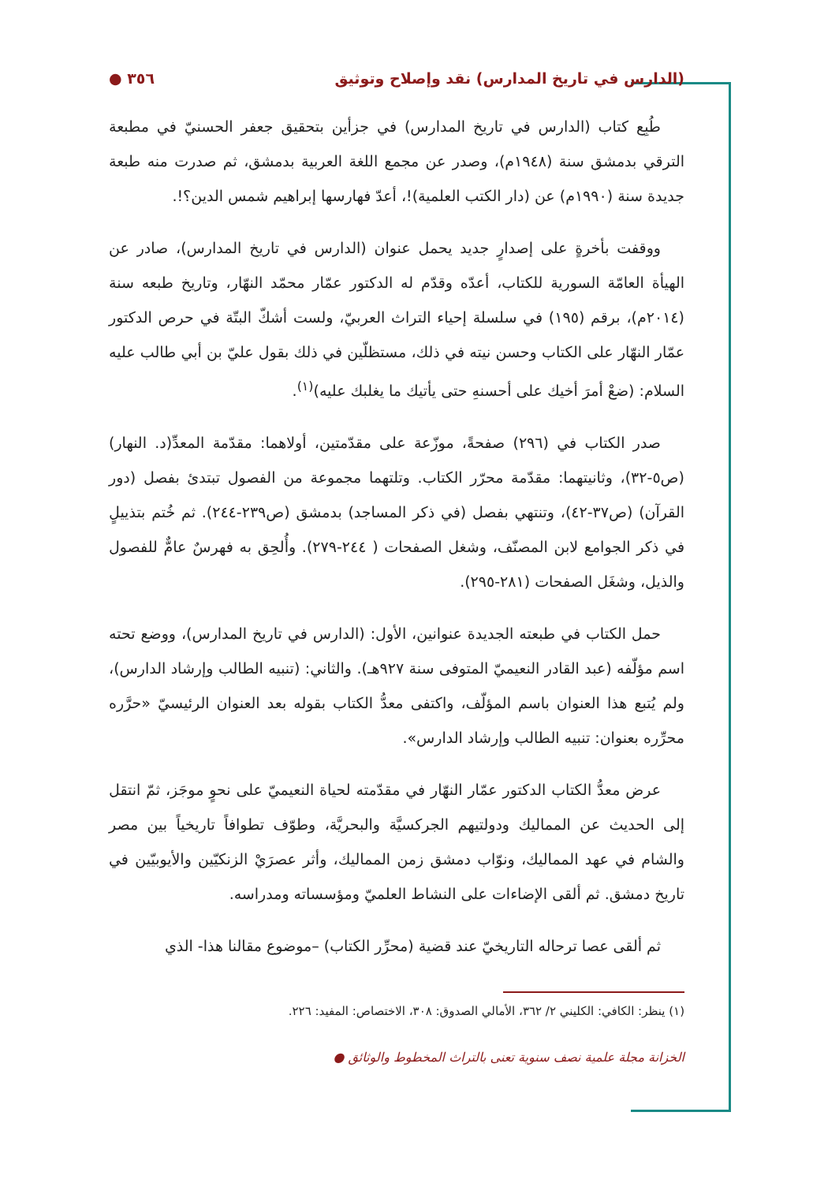(الدارس في تاريخ المدارس) نقد وإصلاح وتوثيق ٣٥٦ ●
طُبِع كتاب (الدارس في تاريخ المدارس) في جزأين بتحقيق جعفر الحسنيّ في مطبعة الترقي بدمشق سنة (١٩٤٨م)، وصدر عن مجمع اللغة العربية بدمشق، ثم صدرت منه طبعة جديدة سنة (١٩٩٠م) عن (دار الكتب العلمية)!، أعدّ فهارسها إبراهيم شمس الدين؟!.
ووقفت بأخرةٍ على إصدارٍ جديد يحمل عنوان (الدارس في تاريخ المدارس)، صادر عن الهيأة العامّة السورية للكتاب، أعدّه وقدّم له الدكتور عمّار محمّد النهّار، وتاريخ طبعه سنة (٢٠١٤م)، برقم (١٩٥) في سلسلة إحياء التراث العربيّ، ولست أشكّ البتّة في حرص الدكتور عمّار النهّار على الكتاب وحسن نيته في ذلك، مستظلّين في ذلك بقول عليّ بن أبي طالب عليه السلام: (ضعْ أمرَ أخيك على أحسنهِ حتى يأتيك ما يغلبك عليه)<sup>(١)</sup>.
صدر الكتاب في (٢٩٦) صفحةً، موزّعة على مقدّمتين، أولاهما: مقدّمة المعدِّ(د. النهار) (ص٥-٣٢)، وثانيتهما: مقدّمة محرّر الكتاب. وتلتهما مجموعة من الفصول تبتدئ بفصل (دور القرآن) (ص٣٧-٤٢)، وتنتهي بفصل (في ذكر المساجد) بدمشق (ص٢٣٩-٢٤٤). ثم خُتم بتذييلٍ في ذكر الجوامع لابن المصنّف، وشغل الصفحات ( ٢٤٤-٢٧٩). وأُلحِق به فهرسٌ عامٌّ للفصول والذيل، وشغَل الصفحات (٢٨١-٢٩٥).
حمل الكتاب في طبعته الجديدة عنوانين، الأول: (الدارس في تاريخ المدارس)، ووضع تحته اسم مؤلّفه (عبد القادر النعيميّ المتوفى سنة ٩٢٧هـ). والثاني: (تنبيه الطالب وإرشاد الدارس)، ولم يُتبع هذا العنوان باسم المؤلّف، واكتفى معدُّ الكتاب بقوله بعد العنوان الرئيسيّ «حرَّره محرِّره بعنوان: تنبيه الطالب وإرشاد الدارس».
عرض معدُّ الكتاب الدكتور عمّار النهّار في مقدّمته لحياة النعيميّ على نحوٍ موجَز، ثمّ انتقل إلى الحديث عن المماليك ودولتيهم الجركسيَّة والبحريَّة، وطوّف تطوافاً تاريخياً بين مصر والشام في عهد المماليك، ونوّاب دمشق زمن المماليك، وأثر عصرَيْ الزنكيّين والأيوبيّين في تاريخ دمشق. ثم ألقى الإضاءات على النشاط العلميّ ومؤسساته ومدراسه.
ثم ألقى عصا ترحاله التاريخيّ عند قضية (محرِّر الكتاب) –موضوع مقالنا هذا- الذي
(١) ينظر: الكافي: الكليني ٢/ ٣٦٢، الأمالي الصدوق: ٣٠٨، الاختصاص: المفيد: ٢٢٦.
الخزانة مجلة علمية نصف سنوية تعنى بالتراث المخطوط والوثائق ●